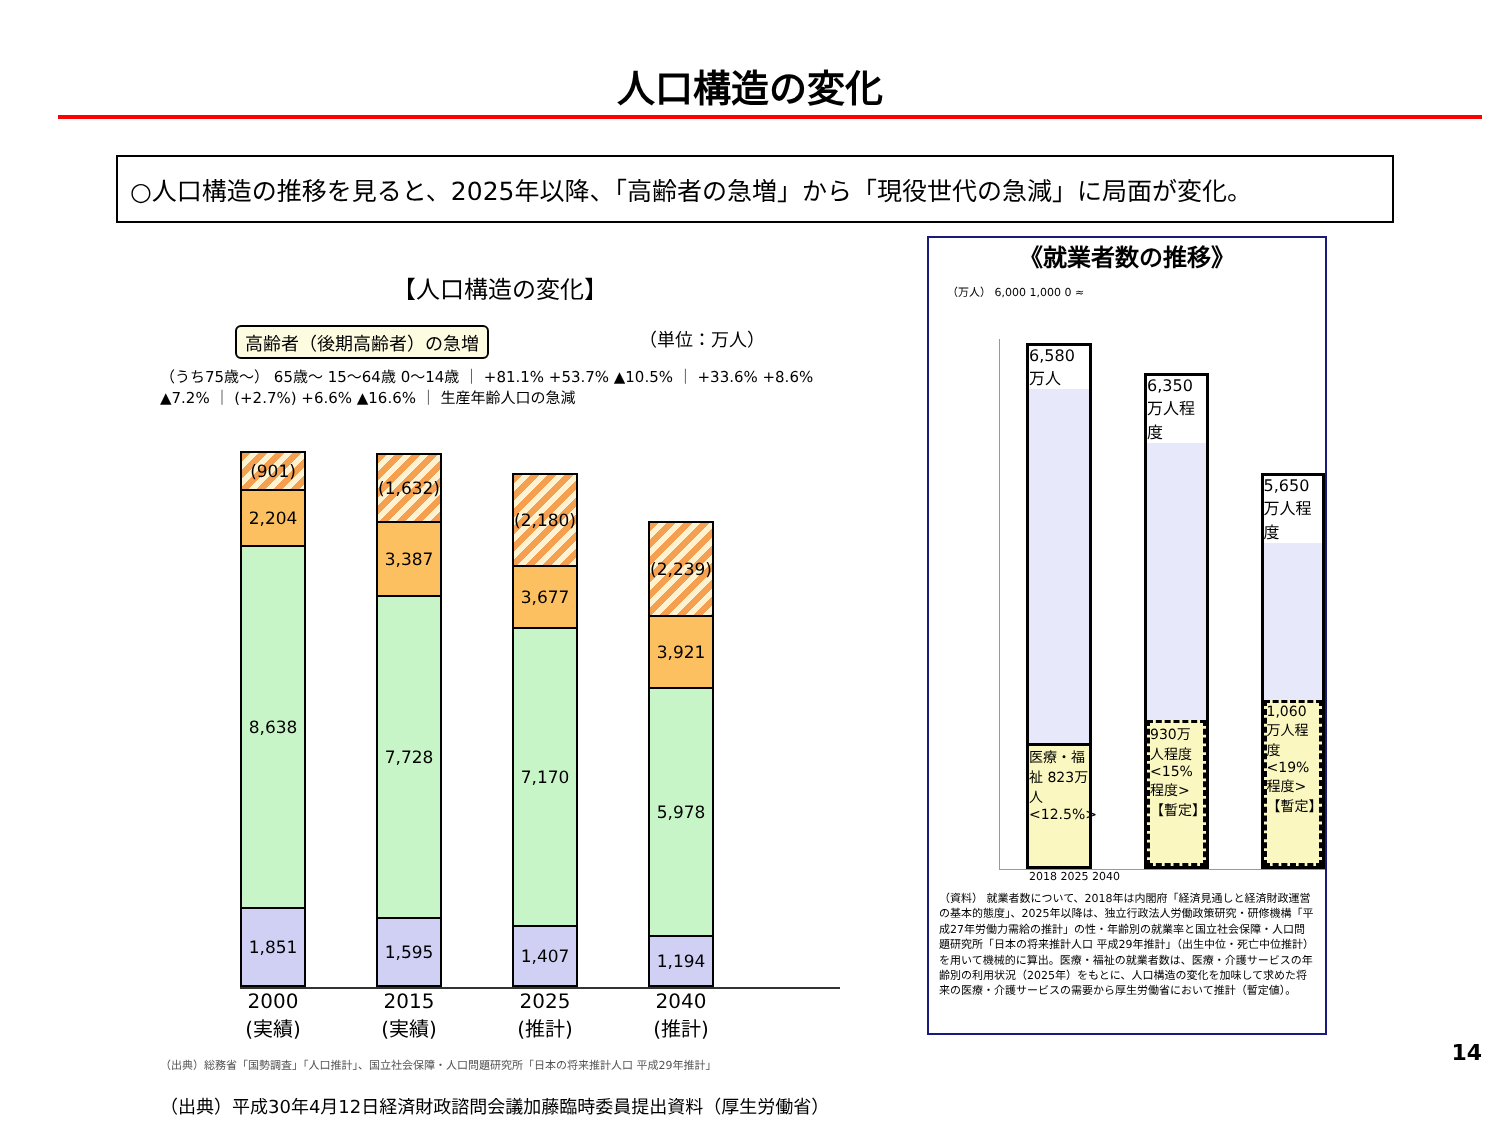人口構造の変化
○人口構造の推移を見ると、2025年以降、「高齢者の急増」から「現役世代の急減」に局面が変化。
【人口構造の変化】
高齢者（後期高齢者）の急増 （単位：万人）
（うち75歳～） 65歳～ 15～64歳 0～14歳 ｜ +81.1% +53.7% ▲10.5% ｜ +33.6% +8.6% ▲7.2% ｜ (+2.7%) +6.6% ▲16.6% ｜ 生産年齢人口の急減
(901)
2,204
8,638
1,851
(1,632)
3,387
7,728
1,595
(2,180)
3,677
7,170
1,407
(2,239)
3,921
5,978
1,194
2000
(実績)
2015
(実績)
2025
(推計)
2040
(推計)
（出典）総務省「国勢調査」「人口推計」、国立社会保障・人口問題研究所「日本の将来推計人口 平成29年推計」
（出典）平成30年4月12日経済財政諮問会議加藤臨時委員提出資料（厚生労働省）
《就業者数の推移》
（万人） 6,000 1,000 0 ≈
6,580万人
医療・福祉 823万人 <12.5%>
6,350万人程度
930万人程度 <15%程度> 【暫定】
5,650万人程度
1,060万人程度 <19%程度> 【暫定】
2018 2025 2040
（資料） 就業者数について、2018年は内閣府「経済見通しと経済財政運営の基本的態度」、2025年以降は、独立行政法人労働政策研究・研修機構「平成27年労働力需給の推計」の性・年齢別の就業率と国立社会保障・人口問題研究所「日本の将来推計人口 平成29年推計」（出生中位・死亡中位推計）を用いて機械的に算出。医療・福祉の就業者数は、医療・介護サービスの年齢別の利用状況（2025年）をもとに、人口構造の変化を加味して求めた将来の医療・介護サービスの需要から厚生労働省において推計（暫定値）。
14